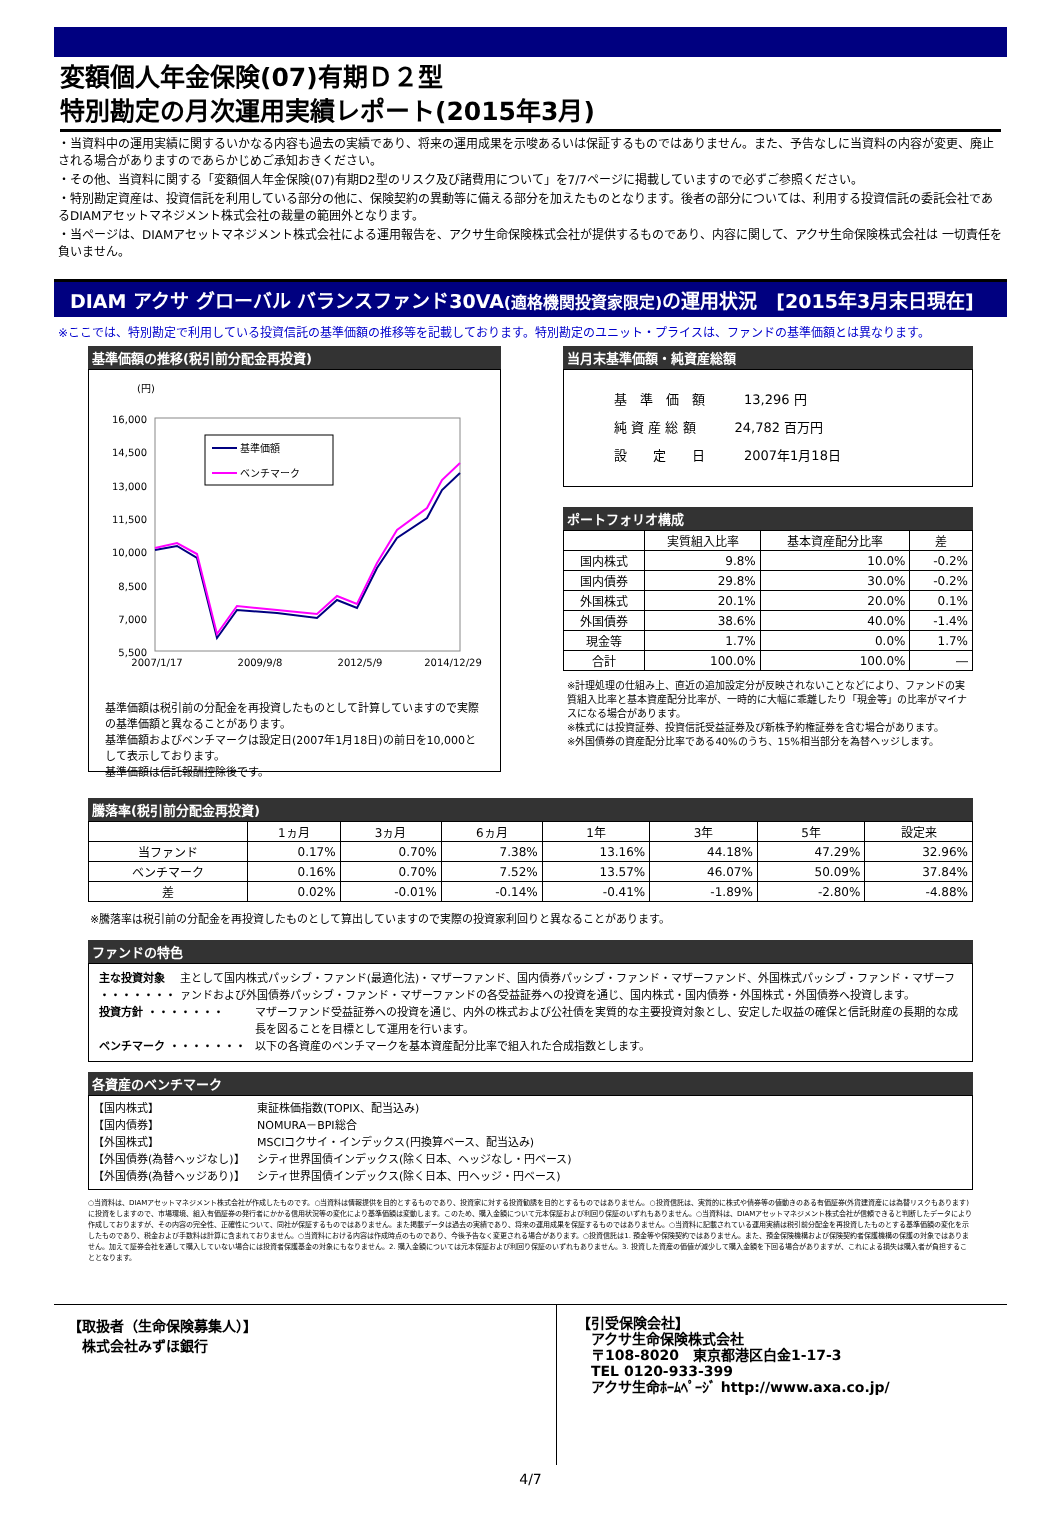変額個人年金保険(07)有期Ｄ２型
特別勘定の月次運用実績レポート(2015年3月)
・当資料中の運用実績に関するいかなる内容も過去の実績であり、将来の運用成果を示唆あるいは保証するものではありません。また、予告なしに当資料の内容が変更、廃止される場合がありますのであらかじめご承知おきください。
・その他、当資料に関する「変額個人年金保険(07)有期D2型のリスク及び諸費用について」を7/7ページに掲載していますので必ずご参照ください。
・特別勘定資産は、投資信託を利用している部分の他に、保険契約の異動等に備える部分を加えたものとなります。後者の部分については、利用する投資信託の委託会社であるDIAMアセットマネジメント株式会社の裁量の範囲外となります。
・当ページは、DIAMアセットマネジメント株式会社による運用報告を、アクサ生命保険株式会社が提供するものであり、内容に関して、アクサ生命保険株式会社は 一切責任を負いません。
DIAM アクサ グローバル バランスファンド30VA(適格機関投資家限定) の運用状況　[2015年3月末日現在]
※ここでは、特別勘定で利用している投資信託の基準価額の推移等を記載しております。特別勘定のユニット・プライスは、ファンドの基準価額とは異なります。
基準価額の推移(税引前分配金再投資)
(円)
16,000
14,500
13,000
11,500
10,000
8,500
7,000
5,500
基準価額
ベンチマーク
2007/1/17
2009/9/8
2012/5/9
2014/12/29
基準価額は税引前の分配金を再投資したものとして計算していますので実際の基準価額と異なることがあります。
基準価額およびベンチマークは設定日(2007年1月18日)の前日を10,000として表示しております。
基準価額は信託報酬控除後です。
当月末基準価額・純資産総額
基　準　価　額　　　13,296 円
純 資 産 総 額　　　24,782 百万円
設　　定　　日　　　2007年1月18日
ポートフォリオ構成
| | 実質組入比率 | 基本資産配分比率 | 差 |
| --- | --- | --- | --- |
| 国内株式 | 9.8% | 10.0% | -0.2% |
| 国内債券 | 29.8% | 30.0% | -0.2% |
| 外国株式 | 20.1% | 20.0% | 0.1% |
| 外国債券 | 38.6% | 40.0% | -1.4% |
| 現金等 | 1.7% | 0.0% | 1.7% |
| 合計 | 100.0% | 100.0% | ― |
※計理処理の仕組み上、直近の追加設定分が反映されないことなどにより、ファンドの実質組入比率と基本資産配分比率が、一時的に大幅に乖離したり「現金等」の比率がマイナスになる場合があります。
※株式には投資証券、投資信託受益証券及び新株予約権証券を含む場合があります。
※外国債券の資産配分比率である40%のうち、15%相当部分を為替ヘッジします。
騰落率(税引前分配金再投資)
| | 1ヵ月 | 3ヵ月 | 6ヵ月 | 1年 | 3年 | 5年 | 設定来 |
| --- | --- | --- | --- | --- | --- | --- | --- |
| 当ファンド | 0.17% | 0.70% | 7.38% | 13.16% | 44.18% | 47.29% | 32.96% |
| ベンチマーク | 0.16% | 0.70% | 7.52% | 13.57% | 46.07% | 50.09% | 37.84% |
| 差 | 0.02% | -0.01% | -0.14% | -0.41% | -1.89% | -2.80% | -4.88% |
※騰落率は税引前の分配金を再投資したものとして算出していますので実際の投資家利回りと異なることがあります。
ファンドの特色
主な投資対象 ・・・・・・・ 主として国内株式パッシブ・ファンド(最適化法)・マザーファンド、国内債券パッシブ・ファンド・マザーファンド、外国株式パッシブ・ファンド・マザーファンドおよび外国債券パッシブ・ファンド・マザーファンドの各受益証券への投資を通じ、国内株式・国内債券・外国株式・外国債券へ投資します。
投資方針 ・・・・・・・ マザーファンド受益証券への投資を通じ、内外の株式および公社債を実質的な主要投資対象とし、安定した収益の確保と信託財産の長期的な成長を図ることを目標として運用を行います。
ベンチマーク ・・・・・・・ 以下の各資産のベンチマークを基本資産配分比率で組入れた合成指数とします。
各資産のベンチマーク
【国内株式】 東証株価指数(TOPIX、配当込み)
【国内債券】 NOMURA－BPI総合
【外国株式】 MSCIコクサイ・インデックス(円換算ベース、配当込み)
【外国債券(為替ヘッジなし)】 シティ世界国債インデックス(除く日本、ヘッジなし・円ベース)
【外国債券(為替ヘッジあり)】 シティ世界国債インデックス(除く日本、円ヘッジ・円ベース)
○当資料は、DIAMアセットマネジメント株式会社が作成したものです。○当資料は情報提供を目的とするものであり、投資家に対する投資勧誘を目的とするものではありません。○投資信託は、実質的に株式や債券等の値動きのある有価証券(外貨建資産には為替リスクもあります)に投資をしますので、市場環境、組入有価証券の発行者にかかる信用状況等の変化により基準価額は変動します。このため、購入金額について元本保証および利回り保証のいずれもありません。○当資料は、DIAMアセットマネジメント株式会社が信頼できると判断したデータにより作成しておりますが、その内容の完全性、正確性について、同社が保証するものではありません。また掲載データは過去の実績であり、将来の運用成果を保証するものではありません。○当資料に記載されている運用実績は税引前分配金を再投資したものとする基準価額の変化を示したものであり、税金および手数料は計算に含まれておりません。○当資料における内容は作成時点のものであり、今後予告なく変更される場合があります。○投資信託は1. 預金等や保険契約ではありません。また、預金保険機構および保険契約者保護機構の保護の対象ではありません。加えて証券会社を通して購入していない場合には投資者保護基金の対象にもなりません。2. 購入金額については元本保証および利回り保証のいずれもありません。3. 投資した資産の価値が減少して購入金額を下回る場合がありますが、これによる損失は購入者が負担することとなります。
【取扱者（生命保険募集人）】
　株式会社みずほ銀行
【引受保険会社】
　アクサ生命保険株式会社
　〒108-8020　東京都港区白金1-17-3
　TEL 0120-933-399
　アクサ生命ﾎｰﾑﾍﾟｰｼﾞ http://www.axa.co.jp/
4/7